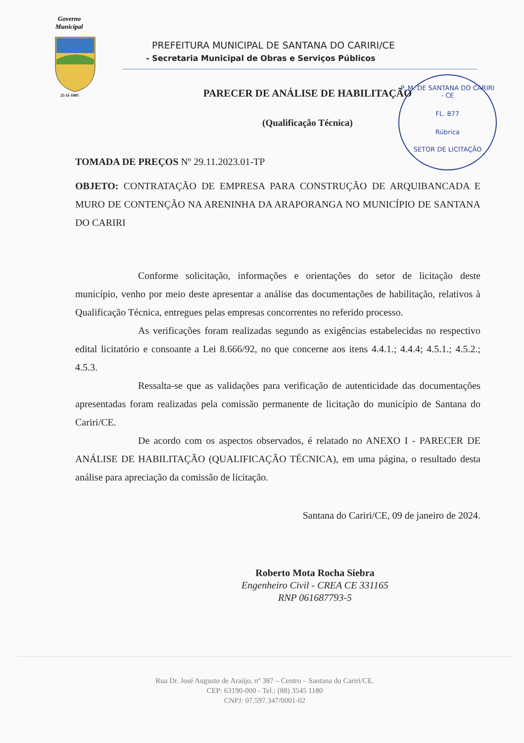Governo
Municipal
25-11-1885
P. M. DE SANTANA DO CARIRI - CE
FL. 877
Rúbrica
SETOR DE LICITAÇÃO
PREFEITURA MUNICIPAL DE SANTANA DO CARIRI/CE
- Secretaria Municipal de Obras e Serviços Públicos
PARECER DE ANÁLISE DE HABILITAÇÃO
(Qualificação Técnica)
TOMADA DE PREÇOS Nº 29.11.2023.01-TP
OBJETO: CONTRATAÇÃO DE EMPRESA PARA CONSTRUÇÃO DE ARQUIBANCADA E MURO DE CONTENÇÃO NA ARENINHA DA ARAPORANGA NO MUNICÍPIO DE SANTANA DO CARIRI
Conforme solicitação, informações e orientações do setor de licitação deste município, venho por meio deste apresentar a análise das documentações de habilitação, relativos à Qualificação Técnica, entregues pelas empresas concorrentes no referido processo.
As verificações foram realizadas segundo as exigências estabelecidas no respectivo edital licitatório e consoante a Lei 8.666/92, no que concerne aos itens 4.4.1.; 4.4.4; 4.5.1.; 4.5.2.; 4.5.3.
Ressalta-se que as validações para verificação de autenticidade das documentações apresentadas foram realizadas pela comissão permanente de licitação do município de Santana do Cariri/CE.
De acordo com os aspectos observados, é relatado no ANEXO I - PARECER DE ANÁLISE DE HABILITAÇÃO (QUALIFICAÇÃO TÉCNICA), em uma página, o resultado desta análise para apreciação da comissão de licitação.
Santana do Cariri/CE, 09 de janeiro de 2024.
Roberto Mota Rocha Siebra
Engenheiro Civil - CREA CE 331165
RNP 061687793-5
Rua Dr. José Augusto de Araújo, nº 387 – Centro – Santana do Cariri/CE.
CEP: 63190-000 - Tel.: (88) 3545 1180
CNPJ: 07.597.347/0001-02